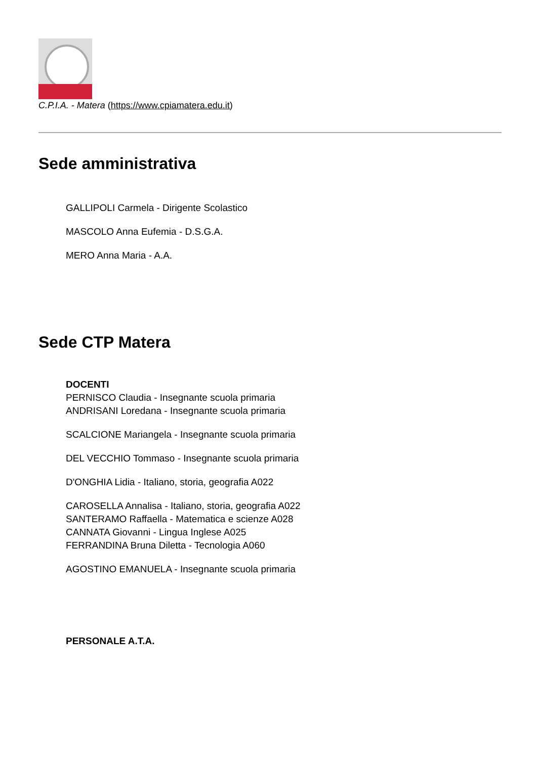C.P.I.A. - Matera (https://www.cpiamatera.edu.it)
Sede amministrativa
GALLIPOLI Carmela - Dirigente Scolastico
MASCOLO Anna Eufemia - D.S.G.A.
MERO Anna Maria - A.A.
Sede CTP Matera
DOCENTI
PERNISCO Claudia - Insegnante scuola primaria
ANDRISANI Loredana - Insegnante scuola primaria
SCALCIONE Mariangela - Insegnante scuola primaria
DEL VECCHIO Tommaso - Insegnante scuola primaria
D'ONGHIA Lidia - Italiano, storia, geografia A022
CAROSELLA Annalisa - Italiano, storia, geografia A022
SANTERAMO Raffaella - Matematica e scienze A028
CANNATA Giovanni - Lingua Inglese A025
FERRANDINA Bruna Diletta - Tecnologia A060
AGOSTINO EMANUELA - Insegnante scuola primaria
PERSONALE A.T.A.